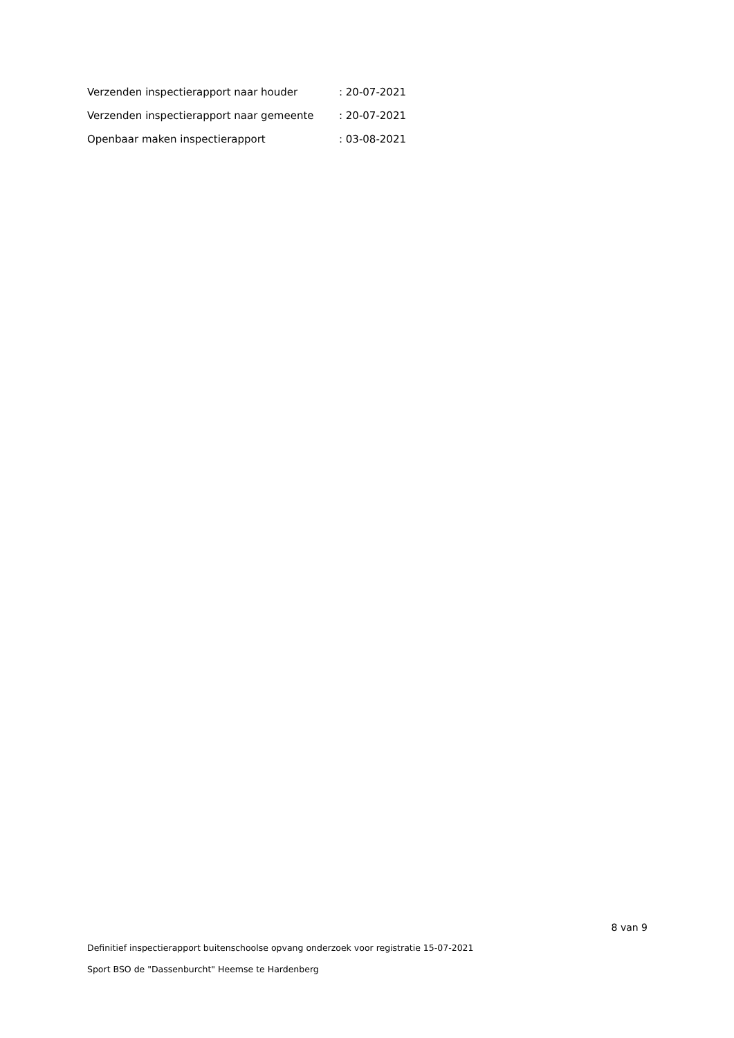| Verzenden inspectierapport naar houder | : 20-07-2021 |
| Verzenden inspectierapport naar gemeente | : 20-07-2021 |
| Openbaar maken inspectierapport | : 03-08-2021 |
8 van 9
Definitief inspectierapport buitenschoolse opvang onderzoek voor registratie 15-07-2021
Sport BSO de "Dassenburcht" Heemse te Hardenberg